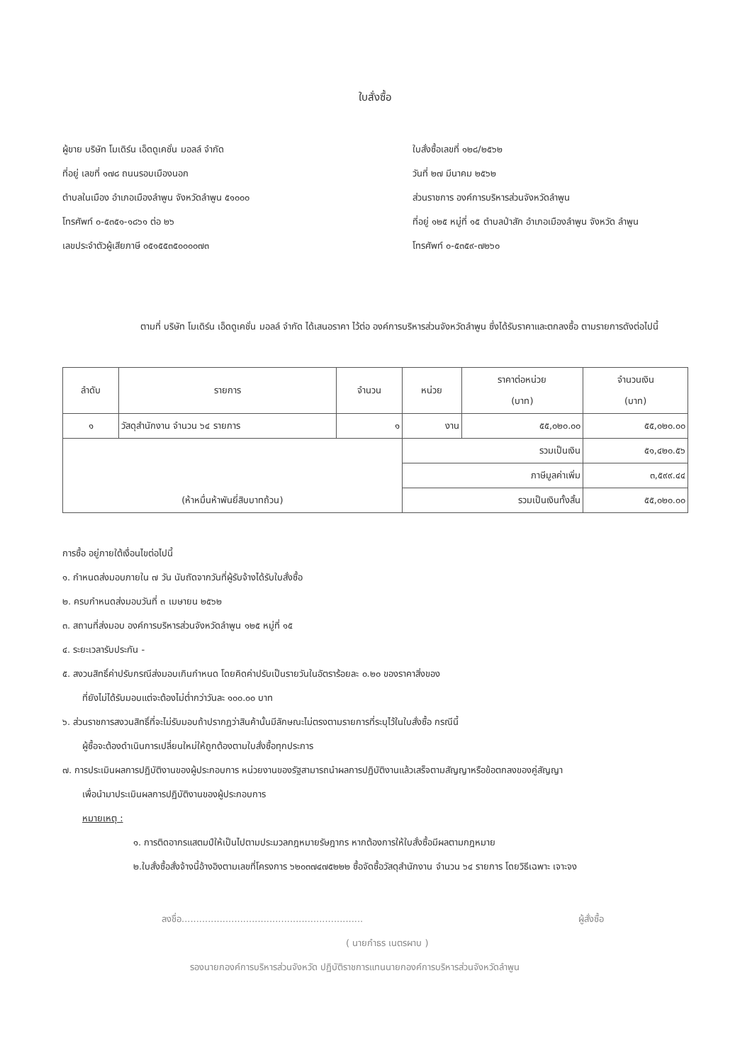ใบสั่งซื้อ
ผู้ขาย บริษัท โมเดิร์น เอ็ดดูเคชั่น มอลล์ จำกัด
ที่อยู่ เลขที่ ๑๗๘ ถนนรอบเมืองนอก
ตำบลในเมือง อำเภอเมืองลำพูน จังหวัดลำพูน ๕๑๐๐๐
โทรศัพท์ ๐-๕๓๕๑-๑๘๖๑ ต่อ ๒๖
เลขประจำตัวผู้เสียภาษี ๐๕๑๕๕๓๕๐๐๐๐๗๓
ใบสั่งซื้อเลขที่ ๑๒๘/๒๕๖๒
วันที่ ๒๗ มีนาคม ๒๕๖๒
ส่วนราชการ องค์การบริหารส่วนจังหวัดลำพูน
ที่อยู่ ๑๒๕ หมู่ที่ ๑๕ ตำบลป่าสัก อำเภอเมืองลำพูน จังหวัด ลำพูน
โทรศัพท์ ๐-๕๓๕๙-๗๒๖๐
ตามที่ บริษัท โมเดิร์น เอ็ดดูเคชั่น มอลล์ จำกัด ได้เสนอราคา ไว้ต่อ องค์การบริหารส่วนจังหวัดลำพูน ซึ่งได้รับราคาและตกลงซื้อ ตามรายการดังต่อไปนี้
| ลำดับ | รายการ | จำนวน | หน่วย | ราคาต่อหน่วย (บาท) | จำนวนเงิน (บาท) |
| --- | --- | --- | --- | --- | --- |
| ๑ | วัสดุสำนักงาน จำนวน ๖๔ รายการ | ๑ | งาน | ๕๕,๐๒๐.๐๐ | ๕๕,๐๒๐.๐๐ |
| (ห้าหมื่นห้าพันยี่สิบบาทถ้วน) | | | รวมเป็นเงิน | | ๕๑,๔๒๐.๕๖ |
| | | | ภาษีมูลค่าเพิ่ม | | ๓,๕๙๙.๔๔ |
| | | | รวมเป็นเงินทั้งสิ้น | | ๕๕,๐๒๐.๐๐ |
การซื้อ อยู่ภายใต้เงื่อนไขต่อไปนี้
๑. กำหนดส่งมอบภายใน ๗ วัน นับถัดจากวันที่ผู้รับจ้างได้รับใบสั่งซื้อ
๒. ครบกำหนดส่งมอบวันที่ ๓ เมษายน ๒๕๖๒
๓. สถานที่ส่งมอบ องค์การบริหารส่วนจังหวัดลำพูน ๑๒๕ หมู่ที่ ๑๕
๔. ระยะเวลารับประกัน -
๕. สงวนสิทธิ์ค่าปรับกรณีส่งมอบเกินกำหนด โดยคิดค่าปรับเป็นรายวันในอัตราร้อยละ ๐.๒๐ ของราคาสิ่งของ
ที่ยังไม่ได้รับมอบแต่จะต้องไม่ต่ำกว่าวันละ ๑๐๐.๐๐ บาท
๖. ส่วนราชการสงวนสิทธิ์ที่จะไม่รับมอบถ้าปรากฏว่าสินค้านั้นมีลักษณะไม่ตรงตามรายการที่ระบุไว้ในใบสั่งซื้อ กรณีนี้
ผู้ซื้อจะต้องดำเนินการเปลี่ยนใหม่ให้ถูกต้องตามใบสั่งซื้อทุกประการ
๗. การประเมินผลการปฏิบัติงานของผู้ประกอบการ หน่วยงานของรัฐสามารถนำผลการปฏิบัติงานแล้วเสร็จตามสัญญาหรือข้อตกลงของคู่สัญญา
เพื่อนำมาประเมินผลการปฏิบัติงานของผู้ประกอบการ
หมายเหตุ :
๑. การติดอากรแสตมป์ให้เป็นไปตามประมวลกฎหมายรัษฎากร หากต้องการให้ใบสั่งซื้อมีผลตามกฎหมาย
๒.ใบสั่งซื้อสั่งจ้างนี้อ้างอิงตามเลขที่โครงการ ๖๒๐๓๗๔๗๕๒๒๒ ซื้อจัดซื้อวัสดุสำนักงาน จำนวน ๖๔ รายการ โดยวิธีเฉพาะ เจาะจง
ลงชื่อ.............................................................. ผู้สั่งซื้อ
( นายกำธร เนตรผาบ )
รองนายกองค์การบริหารส่วนจังหวัด ปฏิบัติราชการแทนนายกองค์การบริหารส่วนจังหวัดลำพูน